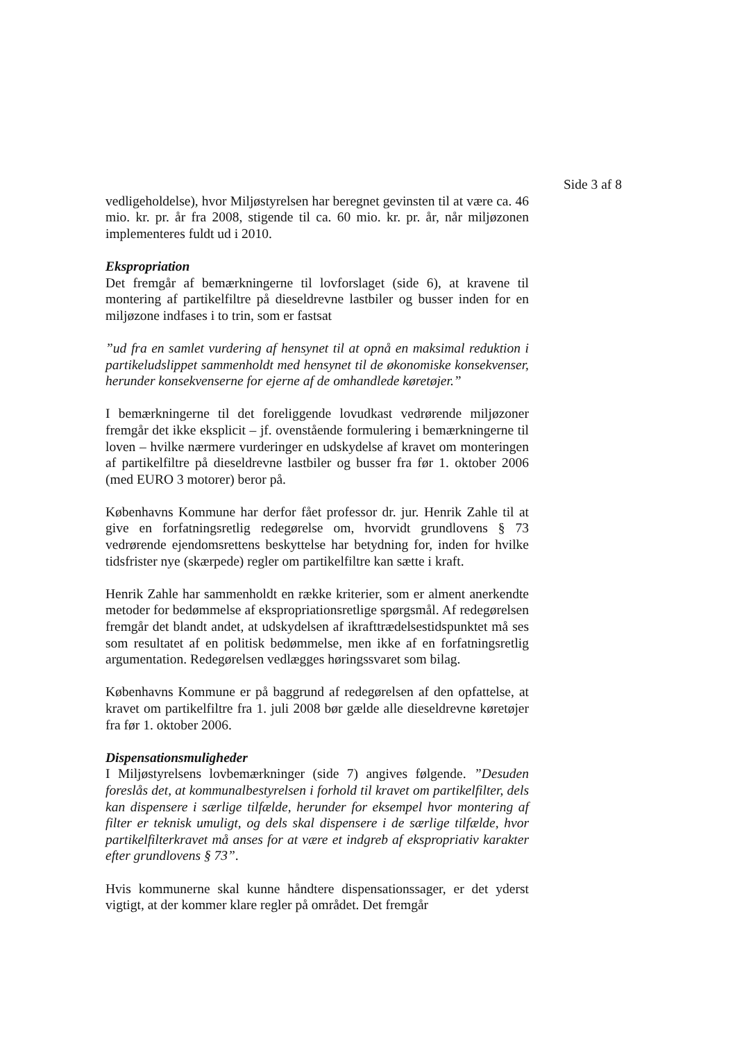Side 3 af 8
vedligeholdelse), hvor Miljøstyrelsen har beregnet gevinsten til at være ca. 46 mio. kr. pr. år fra 2008, stigende til ca. 60 mio. kr. pr. år, når miljøzonen implementeres fuldt ud i 2010.
Ekspropriation
Det fremgår af bemærkningerne til lovforslaget (side 6), at kravene til montering af partikelfiltre på dieseldrevne lastbiler og busser inden for en miljøzone indfases i to trin, som er fastsat
”ud fra en samlet vurdering af hensynet til at opnå en maksimal reduktion i partikeludslippet sammenholdt med hensynet til de økonomiske konsekvenser, herunder konsekvenserne for ejerne af de omhandlede køretøjer.”
I bemærkningerne til det foreliggende lovudkast vedrørende miljøzoner fremgår det ikke eksplicit – jf. ovenstående formulering i bemærkningerne til loven – hvilke nærmere vurderinger en udskydelse af kravet om monteringen af partikelfiltre på dieseldrevne lastbiler og busser fra før 1. oktober 2006 (med EURO 3 motorer) beror på.
Københavns Kommune har derfor fået professor dr. jur. Henrik Zahle til at give en forfatningsretlig redegørelse om, hvorvidt grundlovens § 73 vedrørende ejendomsrettens beskyttelse har betydning for, inden for hvilke tidsfrister nye (skærpede) regler om partikelfiltre kan sætte i kraft.
Henrik Zahle har sammenholdt en række kriterier, som er alment anerkendte metoder for bedømmelse af ekspropriationsretlige spørgsmål. Af redegørelsen fremgår det blandt andet, at udskydelsen af ikrafttrædelsestidspunktet må ses som resultatet af en politisk bedømmelse, men ikke af en forfatningsretlig argumentation. Redegørelsen vedlægges høringssvaret som bilag.
Københavns Kommune er på baggrund af redegørelsen af den opfattelse, at kravet om partikelfiltre fra 1. juli 2008 bør gælde alle dieseldrevne køretøjer fra før 1. oktober 2006.
Dispensationsmuligheder
I Miljøstyrelsens lovbemærkninger (side 7) angives følgende. ”Desuden foreslås det, at kommunalbestyrelsen i forhold til kravet om partikelfilter, dels kan dispensere i særlige tilfælde, herunder for eksempel hvor montering af filter er teknisk umuligt, og dels skal dispensere i de særlige tilfælde, hvor partikelfilterkravet må anses for at være et indgreb af ekspropriativ karakter efter grundlovens § 73”.
Hvis kommunerne skal kunne håndtere dispensationssager, er det yderst vigtigt, at der kommer klare regler på området. Det fremgår